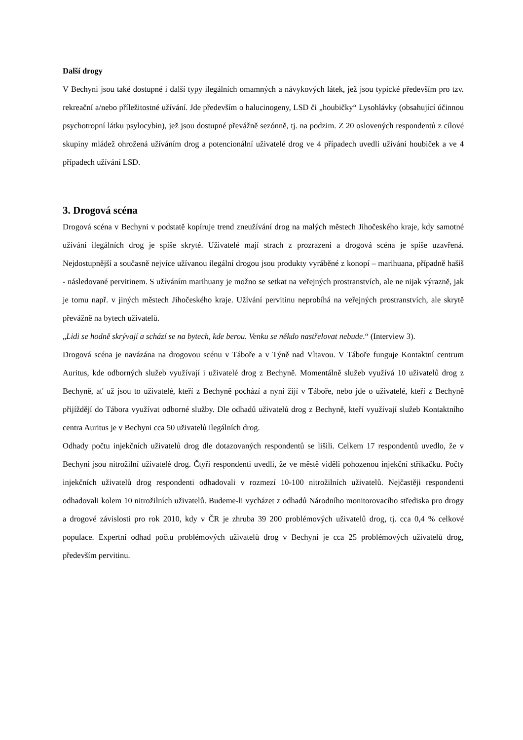Další drogy
V Bechyni jsou také dostupné i další typy ilegálních omamných a návykových látek, jež jsou typické především pro tzv. rekreační a/nebo příležitostné užívání. Jde především o halucinogeny, LSD či „houbičky“ Lysohlávky (obsahující účinnou psychotropní látku psylocybin), jež jsou dostupné převážně sezónně, tj. na podzim. Z 20 oslovených respondentů z cílové skupiny mládež ohrožená užíváním drog a potencionální uživatelé drog ve 4 případech uvedli užívání houbiček a ve 4 případech užívání LSD.
3. Drogová scéna
Drogová scéna v Bechyni v podstatě kopíruje trend zneužívání drog na malých městech Jihočeského kraje, kdy samotné užívání ilegálních drog je spíše skryté. Uživatelé mají strach z prozrazení a drogová scéna je spíše uzavřená. Nejdostupnější a současně nejvíce užívanou ilegální drogou jsou produkty vyráběné z konopí – marihuana, případně hašiš - následované pervitinem. S užíváním marihuany je možno se setkat na veřejných prostranstvích, ale ne nijak výrazně, jak je tomu např. v jiných městech Jihočeského kraje. Užívání pervitinu neprobíhá na veřejných prostranstvích, ale skrytě převážně na bytech uživatelů.
„Lidi se hodně skrývají a schází se na bytech, kde berou. Venku se někdo nastřelovat nebude.“ (Interview 3).
Drogová scéna je navázána na drogovou scénu v Táboře a v Týně nad Vltavou. V Táboře funguje Kontaktní centrum Auritus, kde odborných služeb využívají i uživatelé drog z Bechyně. Momentálně služeb využívá 10 uživatelů drog z Bechyně, ať už jsou to uživatelé, kteří z Bechyně pochází a nyní žijí v Táboře, nebo jde o uživatelé, kteří z Bechyně přijíždějí do Tábora využívat odborné služby. Dle odhadů uživatelů drog z Bechyně, kteří využívají služeb Kontaktního centra Auritus je v Bechyni cca 50 uživatelů ilegálních drog.
Odhady počtu injekčních uživatelů drog dle dotazovaných respondentů se lišili. Celkem 17 respondentů uvedlo, že v Bechyni jsou nitrožilní uživatelé drog. Čtyři respondenti uvedli, že ve městě viděli pohozenou injekční stříkačku. Počty injekčních uživatelů drog respondenti odhadovali v rozmezí 10-100 nitrožilních uživatelů. Nejčastěji respondenti odhadovali kolem 10 nitrožilních uživatelů. Budeme-li vycházet z odhadů Národního monitorovacího střediska pro drogy a drogové závislosti pro rok 2010, kdy v ČR je zhruba 39 200 problémových uživatelů drog, tj. cca 0,4 % celkové populace. Expertní odhad počtu problémových uživatelů drog v Bechyni je cca 25 problémových uživatelů drog, především pervitinu.